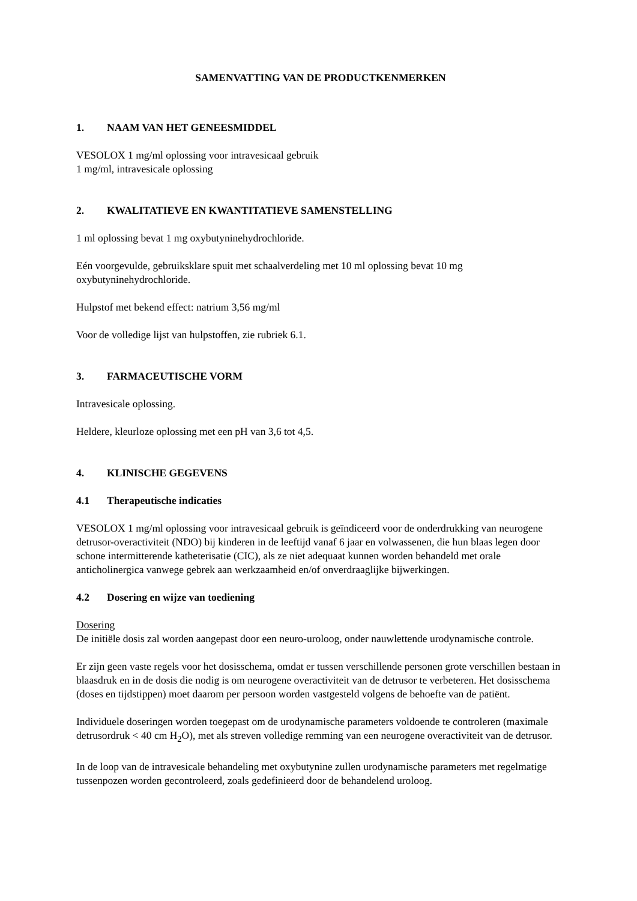SAMENVATTING VAN DE PRODUCTKENMERKEN
1. NAAM VAN HET GENEESMIDDEL
VESOLOX 1 mg/ml oplossing voor intravesicaal gebruik
1 mg/ml, intravesicale oplossing
2. KWALITATIEVE EN KWANTITATIEVE SAMENSTELLING
1 ml oplossing bevat 1 mg oxybutyninehydrochloride.
Eén voorgevulde, gebruiksklare spuit met schaalverdeling met 10 ml oplossing bevat 10 mg oxybutyninehydrochloride.
Hulpstof met bekend effect: natrium 3,56 mg/ml
Voor de volledige lijst van hulpstoffen, zie rubriek 6.1.
3. FARMACEUTISCHE VORM
Intravesicale oplossing.
Heldere, kleurloze oplossing met een pH van 3,6 tot 4,5.
4. KLINISCHE GEGEVENS
4.1 Therapeutische indicaties
VESOLOX 1 mg/ml oplossing voor intravesicaal gebruik is geïndiceerd voor de onderdrukking van neurogene detrusor-overactiviteit (NDO) bij kinderen in de leeftijd vanaf 6 jaar en volwassenen, die hun blaas legen door schone intermitterende katheterisatie (CIC), als ze niet adequaat kunnen worden behandeld met orale anticholinergica vanwege gebrek aan werkzaamheid en/of onverdraaglijke bijwerkingen.
4.2 Dosering en wijze van toediening
Dosering
De initiële dosis zal worden aangepast door een neuro-uroloog, onder nauwlettende urodynamische controle.
Er zijn geen vaste regels voor het dosisschema, omdat er tussen verschillende personen grote verschillen bestaan in blaasdruk en in de dosis die nodig is om neurogene overactiviteit van de detrusor te verbeteren. Het dosisschema (doses en tijdstippen) moet daarom per persoon worden vastgesteld volgens de behoefte van de patiënt.
Individuele doseringen worden toegepast om de urodynamische parameters voldoende te controleren (maximale detrusordruk < 40 cm H<sub>2</sub>O), met als streven volledige remming van een neurogene overactiviteit van de detrusor.
In de loop van de intravesicale behandeling met oxybutynine zullen urodynamische parameters met regelmatige tussenpozen worden gecontroleerd, zoals gedefinieerd door de behandelend uroloog.